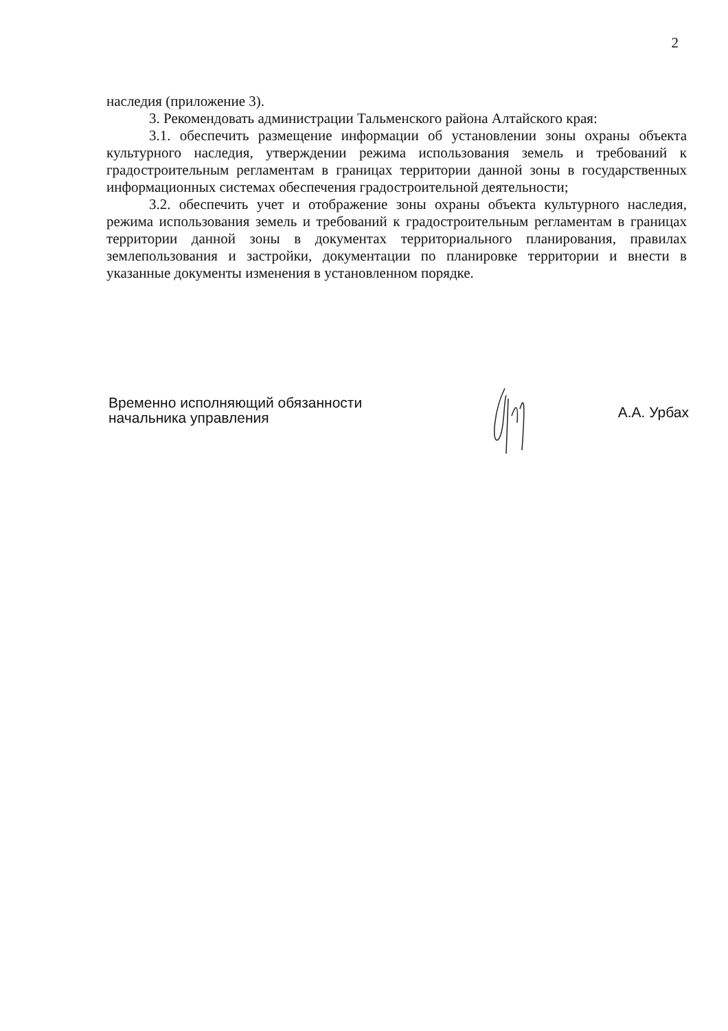2
наследия (приложение 3).
3. Рекомендовать администрации Тальменского района Алтайского края:
3.1. обеспечить размещение информации об установлении зоны охраны объекта культурного наследия, утверждении режима использования земель и требований к градостроительным регламентам в границах территории данной зоны в государственных информационных системах обеспечения градостроительной деятельности;
3.2. обеспечить учет и отображение зоны охраны объекта культурного наследия, режима использования земель и требований к градостроительным регламентам в границах территории данной зоны в документах территориального планирования, правилах землепользования и застройки, документации по планировке территории и внести в указанные документы изменения в установленном порядке.
Временно исполняющий обязанности
начальника управления
А.А. Урбах